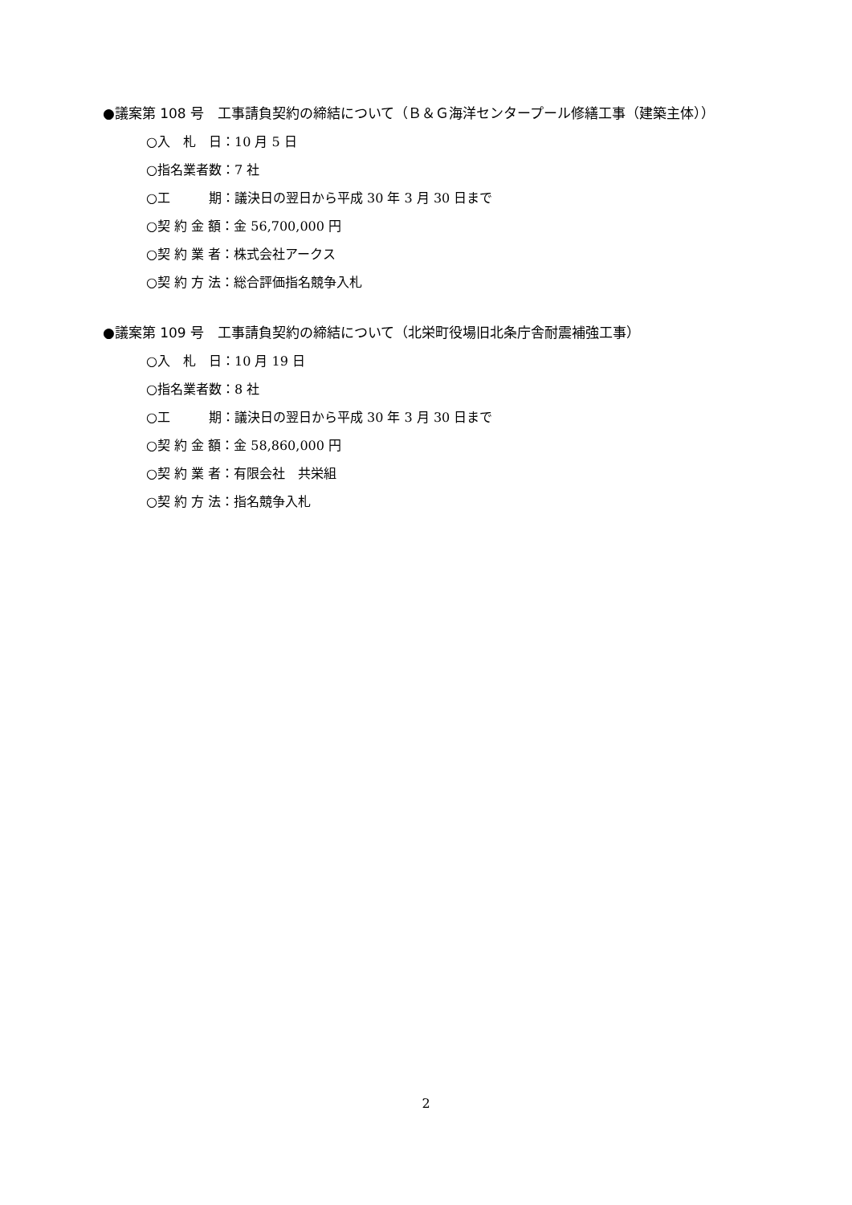●議案第 108 号　工事請負契約の締結について（Ｂ＆Ｇ海洋センタープール修繕工事（建築主体））
○入　札　日：10 月 5 日
○指名業者数：7 社
○工　　　期：議決日の翌日から平成 30 年 3 月 30 日まで
○契 約 金 額：金 56,700,000 円
○契 約 業 者：株式会社アークス
○契 約 方 法：総合評価指名競争入札
●議案第 109 号　工事請負契約の締結について（北栄町役場旧北条庁舎耐震補強工事）
○入　札　日：10 月 19 日
○指名業者数：8 社
○工　　　期：議決日の翌日から平成 30 年 3 月 30 日まで
○契 約 金 額：金 58,860,000 円
○契 約 業 者：有限会社　共栄組
○契 約 方 法：指名競争入札
2